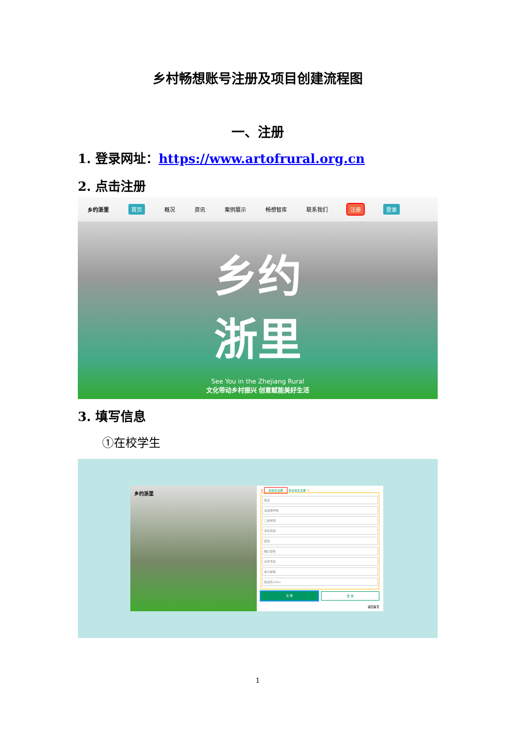乡村畅想账号注册及项目创建流程图
一、注册
1. 登录网址：https://www.artofrural.org.cn
2. 点击注册
乡约浙里 首页 概况 资讯 案例展示 畅想智库 联系我们 注册 登录
乡约
浙里
See You in the Zhejiang Rural
文化带动乡村振兴 创意赋能美好生活
3. 填写信息
①在校学生
乡约浙里
① 在校生注册 非在校生注册 ②
姓名
请选择学校
二级学院
手机号码
密码
确认密码
证件号码
电子邮箱
验证码 b4sx
注 册 登 录
返回首页
1